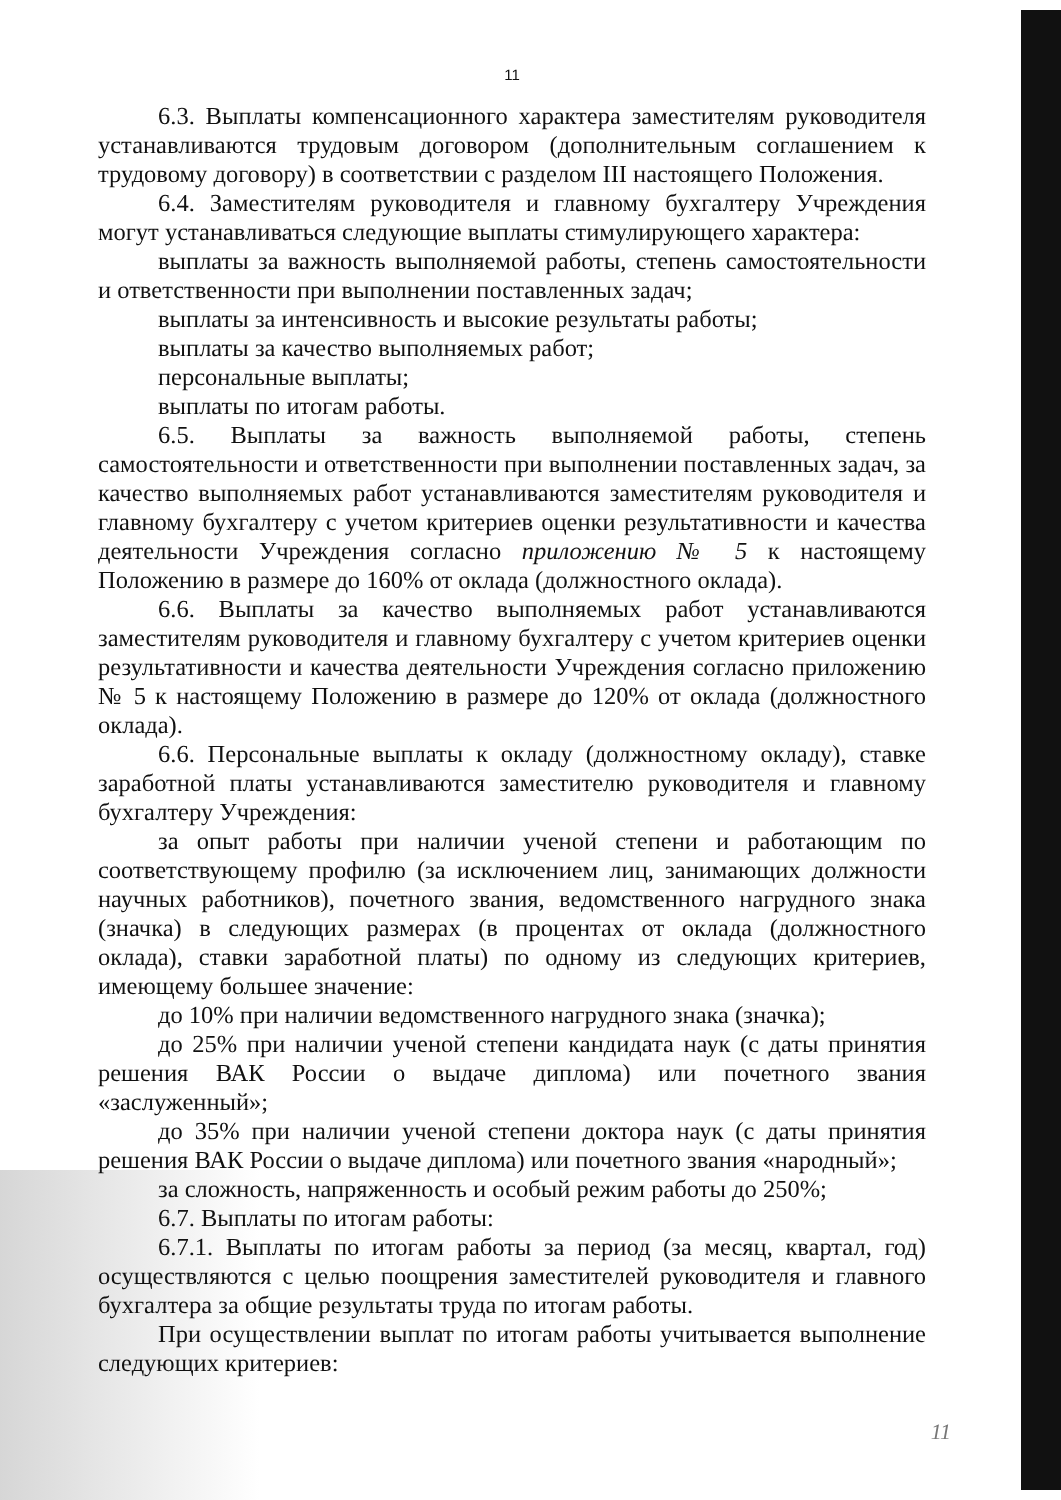11
6.3. Выплаты компенсационного характера заместителям руководителя устанавливаются трудовым договором (дополнительным соглашением к трудовому договору) в соответствии с разделом III настоящего Положения.
6.4. Заместителям руководителя и главному бухгалтеру Учреждения могут устанавливаться следующие выплаты стимулирующего характера:
выплаты за важность выполняемой работы, степень самостоятельности и ответственности при выполнении поставленных задач;
выплаты за интенсивность и высокие результаты работы;
выплаты за качество выполняемых работ;
персональные выплаты;
выплаты по итогам работы.
6.5. Выплаты за важность выполняемой работы, степень самостоятельности и ответственности при выполнении поставленных задач, за качество выполняемых работ устанавливаются заместителям руководителя и главному бухгалтеру с учетом критериев оценки результативности и качества деятельности Учреждения согласно приложению № 5 к настоящему Положению в размере до 160% от оклада (должностного оклада).
6.6. Выплаты за качество выполняемых работ устанавливаются заместителям руководителя и главному бухгалтеру с учетом критериев оценки результативности и качества деятельности Учреждения согласно приложению № 5 к настоящему Положению в размере до 120% от оклада (должностного оклада).
6.6. Персональные выплаты к окладу (должностному окладу), ставке заработной платы устанавливаются заместителю руководителя и главному бухгалтеру Учреждения:
за опыт работы при наличии ученой степени и работающим по соответствующему профилю (за исключением лиц, занимающих должности научных работников), почетного звания, ведомственного нагрудного знака (значка) в следующих размерах (в процентах от оклада (должностного оклада), ставки заработной платы) по одному из следующих критериев, имеющему большее значение:
до 10% при наличии ведомственного нагрудного знака (значка);
до 25% при наличии ученой степени кандидата наук (с даты принятия решения ВАК России о выдаче диплома) или почетного звания «заслуженный»;
до 35% при наличии ученой степени доктора наук (с даты принятия решения ВАК России о выдаче диплома) или почетного звания «народный»;
за сложность, напряженность и особый режим работы до 250%;
6.7. Выплаты по итогам работы:
6.7.1. Выплаты по итогам работы за период (за месяц, квартал, год) осуществляются с целью поощрения заместителей руководителя и главного бухгалтера за общие результаты труда по итогам работы.
При осуществлении выплат по итогам работы учитывается выполнение следующих критериев:
11